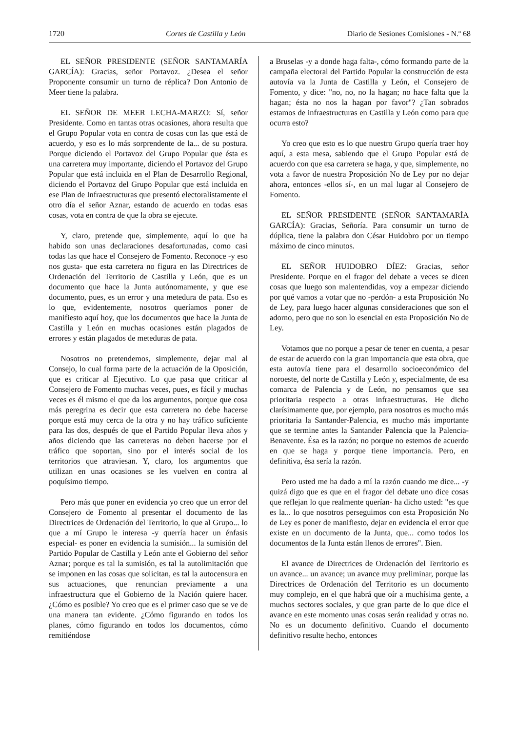1720 Cortes de Castilla y León Diario de Sesiones Comisiones - N.º 68
EL SEÑOR PRESIDENTE (SEÑOR SANTAMARÍA GARCÍA): Gracias, señor Portavoz. ¿Desea el señor Proponente consumir un turno de réplica? Don Antonio de Meer tiene la palabra.
EL SEÑOR DE MEER LECHA-MARZO: Sí, señor Presidente. Como en tantas otras ocasiones, ahora resulta que el Grupo Popular vota en contra de cosas con las que está de acuerdo, y eso es lo más sorprendente de la... de su postura. Porque diciendo el Portavoz del Grupo Popular que ésta es una carretera muy importante, diciendo el Portavoz del Grupo Popular que está incluida en el Plan de Desarrollo Regional, diciendo el Portavoz del Grupo Popular que está incluida en ese Plan de Infraestructuras que presentó electoralistamente el otro día el señor Aznar, estando de acuerdo en todas esas cosas, vota en contra de que la obra se ejecute.
Y, claro, pretende que, simplemente, aquí lo que ha habido son unas declaraciones desafortunadas, como casi todas las que hace el Consejero de Fomento. Reconoce -y eso nos gusta- que esta carretera no figura en las Directrices de Ordenación del Territorio de Castilla y León, que es un documento que hace la Junta autónomamente, y que ese documento, pues, es un error y una metedura de pata. Eso es lo que, evidentemente, nosotros queríamos poner de manifiesto aquí hoy, que los documentos que hace la Junta de Castilla y León en muchas ocasiones están plagados de errores y están plagados de meteduras de pata.
Nosotros no pretendemos, simplemente, dejar mal al Consejo, lo cual forma parte de la actuación de la Oposición, que es criticar al Ejecutivo. Lo que pasa que criticar al Consejero de Fomento muchas veces, pues, es fácil y muchas veces es él mismo el que da los argumentos, porque que cosa más peregrina es decir que esta carretera no debe hacerse porque está muy cerca de la otra y no hay tráfico suficiente para las dos, después de que el Partido Popular lleva años y años diciendo que las carreteras no deben hacerse por el tráfico que soportan, sino por el interés social de los territorios que atraviesan. Y, claro, los argumentos que utilizan en unas ocasiones se les vuelven en contra al poquísimo tiempo.
Pero más que poner en evidencia yo creo que un error del Consejero de Fomento al presentar el documento de las Directrices de Ordenación del Territorio, lo que al Grupo... lo que a mí Grupo le interesa -y querría hacer un énfasis especial- es poner en evidencia la sumisión... la sumisión del Partido Popular de Castilla y León ante el Gobierno del señor Aznar; porque es tal la sumisión, es tal la autolimitación que se imponen en las cosas que solicitan, es tal la autocensura en sus actuaciones, que renuncian previamente a una infraestructura que el Gobierno de la Nación quiere hacer. ¿Cómo es posible? Yo creo que es el primer caso que se ve de una manera tan evidente. ¿Cómo figurando en todos los planes, cómo figurando en todos los documentos, cómo remitiéndose
a Bruselas -y a donde haga falta-, cómo formando parte de la campaña electoral del Partido Popular la construcción de esta autovía va la Junta de Castilla y León, el Consejero de Fomento, y dice: "no, no, no la hagan; no hace falta que la hagan; ésta no nos la hagan por favor"? ¿Tan sobrados estamos de infraestructuras en Castilla y León como para que ocurra esto?
Yo creo que esto es lo que nuestro Grupo quería traer hoy aquí, a esta mesa, sabiendo que el Grupo Popular está de acuerdo con que esa carretera se haga, y que, simplemente, no vota a favor de nuestra Proposición No de Ley por no dejar ahora, entonces -ellos sí-, en un mal lugar al Consejero de Fomento.
EL SEÑOR PRESIDENTE (SEÑOR SANTAMARÍA GARCÍA): Gracias, Señoría. Para consumir un turno de dúplica, tiene la palabra don César Huidobro por un tiempo máximo de cinco minutos.
EL SEÑOR HUIDOBRO DÍEZ: Gracias, señor Presidente. Porque en el fragor del debate a veces se dicen cosas que luego son malentendidas, voy a empezar diciendo por qué vamos a votar que no -perdón- a esta Proposición No de Ley, para luego hacer algunas consideraciones que son el adorno, pero que no son lo esencial en esta Proposición No de Ley.
Votamos que no porque a pesar de tener en cuenta, a pesar de estar de acuerdo con la gran importancia que esta obra, que esta autovía tiene para el desarrollo socioeconómico del noroeste, del norte de Castilla y León y, especialmente, de esa comarca de Palencia y de León, no pensamos que sea prioritaria respecto a otras infraestructuras. He dicho clarísimamente que, por ejemplo, para nosotros es mucho más prioritaria la Santander-Palencia, es mucho más importante que se termine antes la Santander Palencia que la Palencia-Benavente. Ésa es la razón; no porque no estemos de acuerdo en que se haga y porque tiene importancia. Pero, en definitiva, ésa sería la razón.
Pero usted me ha dado a mí la razón cuando me dice... -y quizá digo que es que en el fragor del debate uno dice cosas que reflejan lo que realmente querían- ha dicho usted: "es que es la... lo que nosotros perseguimos con esta Proposición No de Ley es poner de manifiesto, dejar en evidencia el error que existe en un documento de la Junta, que... como todos los documentos de la Junta están llenos de errores". Bien.
El avance de Directrices de Ordenación del Territorio es un avance... un avance; un avance muy preliminar, porque las Directrices de Ordenación del Territorio es un documento muy complejo, en el que habrá que oír a muchísima gente, a muchos sectores sociales, y que gran parte de lo que dice el avance en este momento unas cosas serán realidad y otras no. No es un documento definitivo. Cuando el documento definitivo resulte hecho, entonces